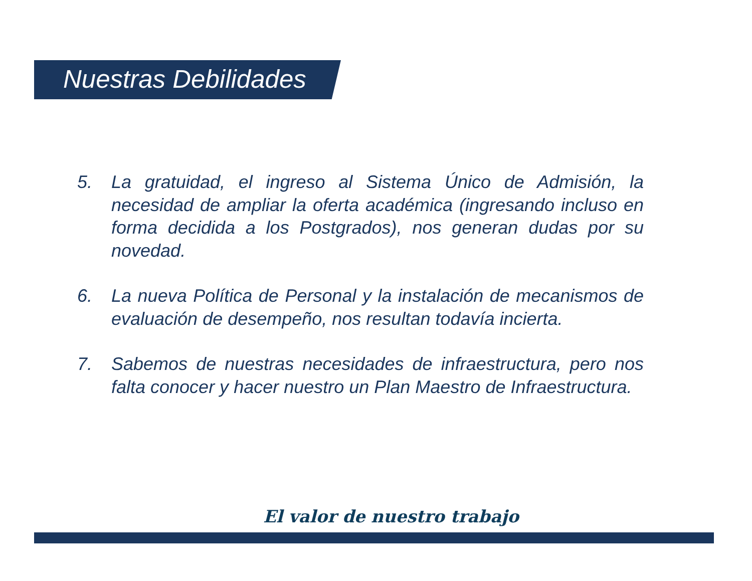Nuestras Debilidades
5. La gratuidad, el ingreso al Sistema Único de Admisión, la necesidad de ampliar la oferta académica (ingresando incluso en forma decidida a los Postgrados), nos generan dudas por su novedad.
6. La nueva Política de Personal y la instalación de mecanismos de evaluación de desempeño, nos resultan todavía incierta.
7. Sabemos de nuestras necesidades de infraestructura, pero nos falta conocer y hacer nuestro un Plan Maestro de Infraestructura.
El valor de nuestro trabajo